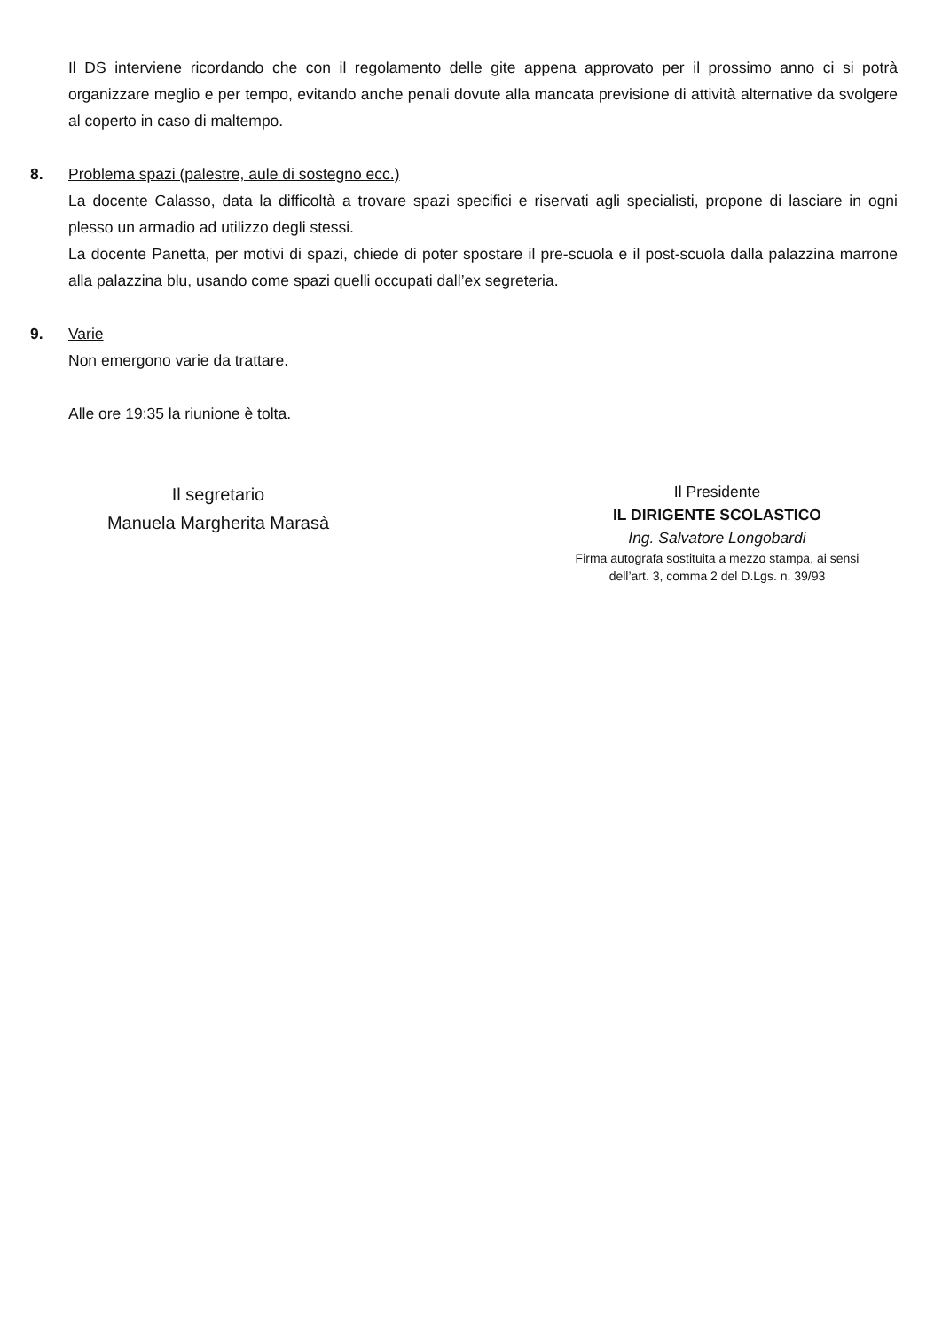Il DS interviene ricordando che con il regolamento delle gite appena approvato per il prossimo anno ci si potrà organizzare meglio e per tempo, evitando anche penali dovute alla mancata previsione di attività alternative da svolgere al coperto in caso di maltempo.
8.
Problema spazi (palestre, aule di sostegno ecc.)
La docente Calasso, data la difficoltà a trovare spazi specifici e riservati agli specialisti, propone di lasciare in ogni plesso un armadio ad utilizzo degli stessi.
La docente Panetta, per motivi di spazi, chiede di poter spostare il pre-scuola e il post-scuola dalla palazzina marrone alla palazzina blu, usando come spazi quelli occupati dall’ex segreteria.
9.
Varie
Non emergono varie da trattare.
Alle ore 19:35 la riunione è tolta.
Il segretario
Manuela Margherita Marasà
Il Presidente
IL DIRIGENTE SCOLASTICO
Ing. Salvatore Longobardi
Firma autografa sostituita a mezzo stampa, ai sensi
dell’art. 3, comma 2 del D.Lgs. n. 39/93